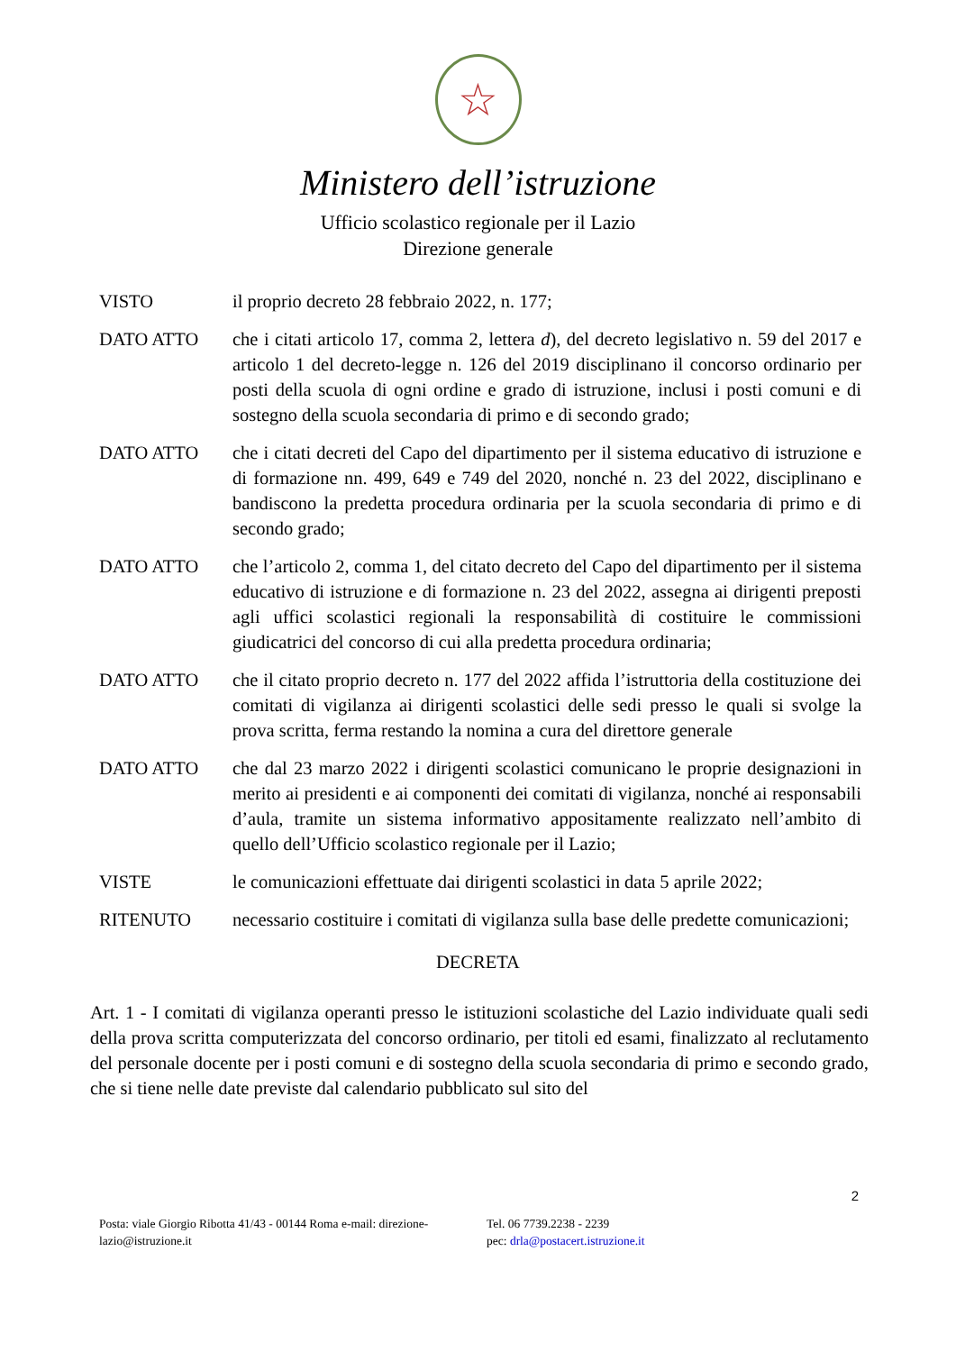☆
Ministero dell’istruzione
Ufficio scolastico regionale per il Lazio
Direzione generale
| VISTO | il proprio decreto 28 febbraio 2022, n. 177; |
| DATO ATTO | che i citati articolo 17, comma 2, lettera d ), del decreto legislativo n. 59 del 2017 e articolo 1 del decreto-legge n. 126 del 2019 disciplinano il concorso ordinario per posti della scuola di ogni ordine e grado di istruzione, inclusi i posti comuni e di sostegno della scuola secondaria di primo e di secondo grado; |
| DATO ATTO | che i citati decreti del Capo del dipartimento per il sistema educativo di istruzione e di formazione nn. 499, 649 e 749 del 2020, nonché n. 23 del 2022, disciplinano e bandiscono la predetta procedura ordinaria per la scuola secondaria di primo e di secondo grado; |
| DATO ATTO | che l’articolo 2, comma 1, del citato decreto del Capo del dipartimento per il sistema educativo di istruzione e di formazione n. 23 del 2022, assegna ai dirigenti preposti agli uffici scolastici regionali la responsabilità di costituire le commissioni giudicatrici del concorso di cui alla predetta procedura ordinaria; |
| DATO ATTO | che il citato proprio decreto n. 177 del 2022 affida l’istruttoria della costituzione dei comitati di vigilanza ai dirigenti scolastici delle sedi presso le quali si svolge la prova scritta, ferma restando la nomina a cura del direttore generale |
| DATO ATTO | che dal 23 marzo 2022 i dirigenti scolastici comunicano le proprie designazioni in merito ai presidenti e ai componenti dei comitati di vigilanza, nonché ai responsabili d’aula, tramite un sistema informativo appositamente realizzato nell’ambito di quello dell’Ufficio scolastico regionale per il Lazio; |
| VISTE | le comunicazioni effettuate dai dirigenti scolastici in data 5 aprile 2022; |
| RITENUTO | necessario costituire i comitati di vigilanza sulla base delle predette comunicazioni; |
DECRETA
Art. 1 - I comitati di vigilanza operanti presso le istituzioni scolastiche del Lazio individuate quali sedi della prova scritta computerizzata del concorso ordinario, per titoli ed esami, finalizzato al reclutamento del personale docente per i posti comuni e di sostegno della scuola secondaria di primo e secondo grado, che si tiene nelle date previste dal calendario pubblicato sul sito del
2
Posta: viale Giorgio Ribotta 41/43 - 00144 Roma e-mail: direzione-lazio@istruzione.it
Tel. 06 7739.2238 - 2239
pec: drla@postacert.istruzione.it